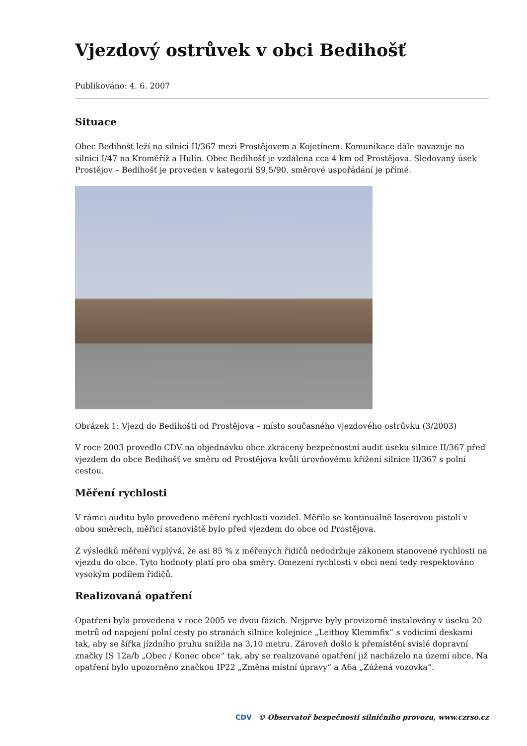Vjezdový ostrůvek v obci Bedihošť
Publikováno: 4. 6. 2007
Situace
Obec Bedihošť leží na silnici II/367 mezi Prostějovem a Kojetínem. Komunikace dále navazuje na silnici I/47 na Kroměříž a Hulín. Obec Bedihošť je vzdálena cca 4 km od Prostějova. Sledovaný úsek Prostějov – Bedihošť je proveden v kategorii S9,5/90, směrové uspořádání je přímé.
Obrázek 1: Vjezd do Bedihošti od Prostějova – místo současného vjezdového ostrůvku (3/2003)
V roce 2003 provedlo CDV na objednávku obce zkrácený bezpečnostní audit úseku silnice II/367 před vjezdem do obce Bedihošť ve směru od Prostějova kvůli úrovňovému křížení silnice II/367 s polní cestou.
Měření rychlosti
V rámci auditu bylo provedeno měření rychlosti vozidel. Měřilo se kontinuálně laserovou pistolí v obou směrech, měřicí stanoviště bylo před vjezdem do obce od Prostějova.
Z výsledků měření vyplývá, že asi 85 % z měřených řidičů nedodržuje zákonem stanovené rychlosti na vjezdu do obce. Tyto hodnoty platí pro oba směry. Omezení rychlosti v obci není tedy respektováno vysokým podílem řidičů.
Realizovaná opatření
Opatření byla provedena v roce 2005 ve dvou fázích. Nejprve byly provizorně instalovány v úseku 20 metrů od napojení polní cesty po stranách silnice kolejnice „Leitboy Klemmfix“ s vodicími deskami tak, aby se šířka jízdního pruhu snížila na 3,10 metru. Zároveň došlo k přemístění svislé dopravní značky IS 12a/b „Obec / Konec obce“ tak, aby se realizované opatření již nacházelo na území obce. Na opatření bylo upozorněno značkou IP22 „Změna místní úpravy“ a A6a „Zúžená vozovka“.
CDV © Observatoř bezpečnosti silničního provozu, www.czrso.cz